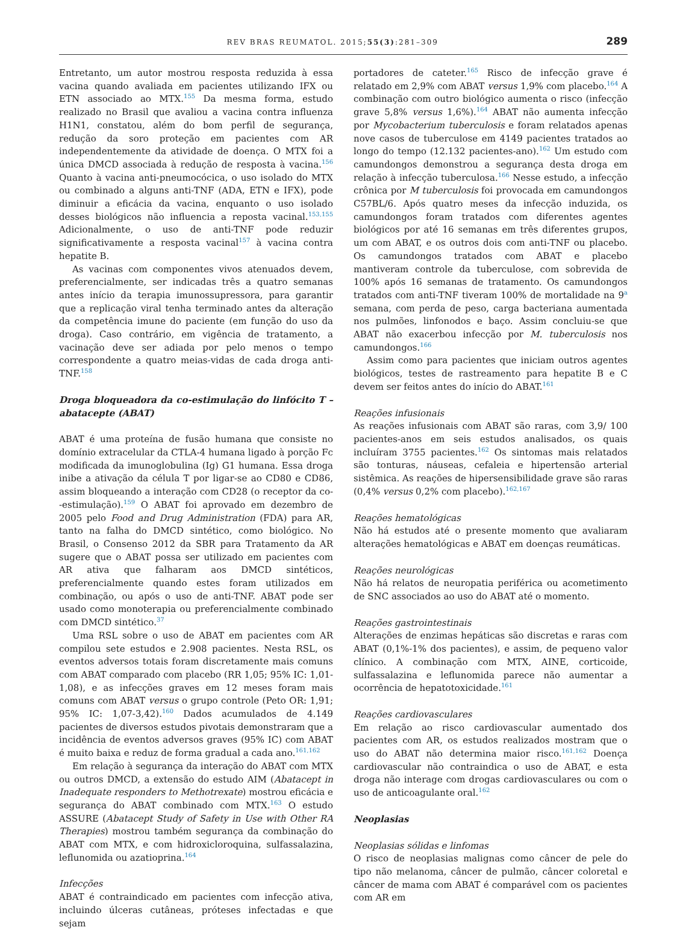REV BRAS REUMATOL. 2015;55(3):281–309 289
Entretanto, um autor mostrou resposta reduzida à essa vacina quando avaliada em pacientes utilizando IFX ou ETN associado ao MTX.<sup>155</sup> Da mesma forma, estudo realizado no Brasil que avaliou a vacina contra influenza H1N1, constatou, além do bom perfil de segurança, redução da soro proteção em pacientes com AR independentemente da atividade de doença. O MTX foi a única DMCD associada à redução de resposta à vacina.<sup>156</sup> Quanto à vacina anti-pneumocócica, o uso isolado do MTX ou combinado a alguns anti-TNF (ADA, ETN e IFX), pode diminuir a eficácia da vacina, enquanto o uso isolado desses biológicos não influencia a reposta vacinal.<sup>153,155</sup> Adicionalmente, o uso de anti-TNF pode reduzir significativamente a resposta vacinal<sup>157</sup> à vacina contra hepatite B.
As vacinas com componentes vivos atenuados devem, preferencialmente, ser indicadas três a quatro semanas antes início da terapia imunossupressora, para garantir que a replicação viral tenha terminado antes da alteração da competência imune do paciente (em função do uso da droga). Caso contrário, em vigência de tratamento, a vacinação deve ser adiada por pelo menos o tempo correspondente a quatro meias-vidas de cada droga anti-TNF.<sup>158</sup>
Droga bloqueadora da co-estimulação do linfócito T – abatacepte (ABAT)
ABAT é uma proteína de fusão humana que consiste no domínio extracelular da CTLA-4 humana ligado à porção Fc modificada da imunoglobulina (Ig) G1 humana. Essa droga inibe a ativação da célula T por ligar-se ao CD80 e CD86, assim bloqueando a interação com CD28 (o receptor da co--estimulação).<sup>159</sup> O ABAT foi aprovado em dezembro de 2005 pelo Food and Drug Administration (FDA) para AR, tanto na falha do DMCD sintético, como biológico. No Brasil, o Consenso 2012 da SBR para Tratamento da AR sugere que o ABAT possa ser utilizado em pacientes com AR ativa que falharam aos DMCD sintéticos, preferencialmente quando estes foram utilizados em combinação, ou após o uso de anti-TNF. ABAT pode ser usado como monoterapia ou preferencialmente combinado com DMCD sintético.<sup>37</sup>
Uma RSL sobre o uso de ABAT em pacientes com AR compilou sete estudos e 2.908 pacientes. Nesta RSL, os eventos adversos totais foram discretamente mais comuns com ABAT comparado com placebo (RR 1,05; 95% IC: 1,01-1,08), e as infecções graves em 12 meses foram mais comuns com ABAT versus o grupo controle (Peto OR: 1,91; 95% IC: 1,07-3,42).<sup>160</sup> Dados acumulados de 4.149 pacientes de diversos estudos pivotais demonstraram que a incidência de eventos adversos graves (95% IC) com ABAT é muito baixa e reduz de forma gradual a cada ano.<sup>161,162</sup>
Em relação à segurança da interação do ABAT com MTX ou outros DMCD, a extensão do estudo AIM (Abatacept in Inadequate responders to Methotrexate) mostrou eficácia e segurança do ABAT combinado com MTX.<sup>163</sup> O estudo ASSURE (Abatacept Study of Safety in Use with Other RA Therapies) mostrou também segurança da combinação do ABAT com MTX, e com hidroxicloroquina, sulfassalazina, leflunomida ou azatioprina.<sup>164</sup>
Infecções
ABAT é contraindicado em pacientes com infecção ativa, incluindo úlceras cutâneas, próteses infectadas e que sejam
portadores de cateter.<sup>165</sup> Risco de infecção grave é relatado em 2,9% com ABAT versus 1,9% com placebo.<sup>164</sup> A combinação com outro biológico aumenta o risco (infecção grave 5,8% versus 1,6%).<sup>164</sup> ABAT não aumenta infecção por Mycobacterium tuberculosis e foram relatados apenas nove casos de tuberculose em 4149 pacientes tratados ao longo do tempo (12.132 pacientes-ano).<sup>162</sup> Um estudo com camundongos demonstrou a segurança desta droga em relação à infecção tuberculosa.<sup>166</sup> Nesse estudo, a infecção crônica por M tuberculosis foi provocada em camundongos C57BL/6. Após quatro meses da infecção induzida, os camundongos foram tratados com diferentes agentes biológicos por até 16 semanas em três diferentes grupos, um com ABAT, e os outros dois com anti-TNF ou placebo. Os camundongos tratados com ABAT e placebo mantiveram controle da tuberculose, com sobrevida de 100% após 16 semanas de tratamento. Os camundongos tratados com anti-TNF tiveram 100% de mortalidade na 9<sup>a</sup> semana, com perda de peso, carga bacteriana aumentada nos pulmões, linfonodos e baço. Assim concluiu-se que ABAT não exacerbou infecção por M. tuberculosis nos camundongos.<sup>166</sup>
Assim como para pacientes que iniciam outros agentes biológicos, testes de rastreamento para hepatite B e C devem ser feitos antes do início do ABAT.<sup>161</sup>
Reações infusionais
As reações infusionais com ABAT são raras, com 3,9/ 100 pacientes-anos em seis estudos analisados, os quais incluíram 3755 pacientes.<sup>162</sup> Os sintomas mais relatados são tonturas, náuseas, cefaleia e hipertensão arterial sistêmica. As reações de hipersensibilidade grave são raras (0,4% versus 0,2% com placebo).<sup>162,167</sup>
Reações hematológicas
Não há estudos até o presente momento que avaliaram alterações hematológicas e ABAT em doenças reumáticas.
Reações neurológicas
Não há relatos de neuropatia periférica ou acometimento de SNC associados ao uso do ABAT até o momento.
Reações gastrointestinais
Alterações de enzimas hepáticas são discretas e raras com ABAT (0,1%-1% dos pacientes), e assim, de pequeno valor clínico. A combinação com MTX, AINE, corticoide, sulfassalazina e leflunomida parece não aumentar a ocorrência de hepatotoxicidade.<sup>161</sup>
Reações cardiovasculares
Em relação ao risco cardiovascular aumentado dos pacientes com AR, os estudos realizados mostram que o uso do ABAT não determina maior risco.<sup>161,162</sup> Doença cardiovascular não contraindica o uso de ABAT, e esta droga não interage com drogas cardiovasculares ou com o uso de anticoagulante oral.<sup>162</sup>
Neoplasias
Neoplasias sólidas e linfomas
O risco de neoplasias malignas como câncer de pele do tipo não melanoma, câncer de pulmão, câncer coloretal e câncer de mama com ABAT é comparável com os pacientes com AR em